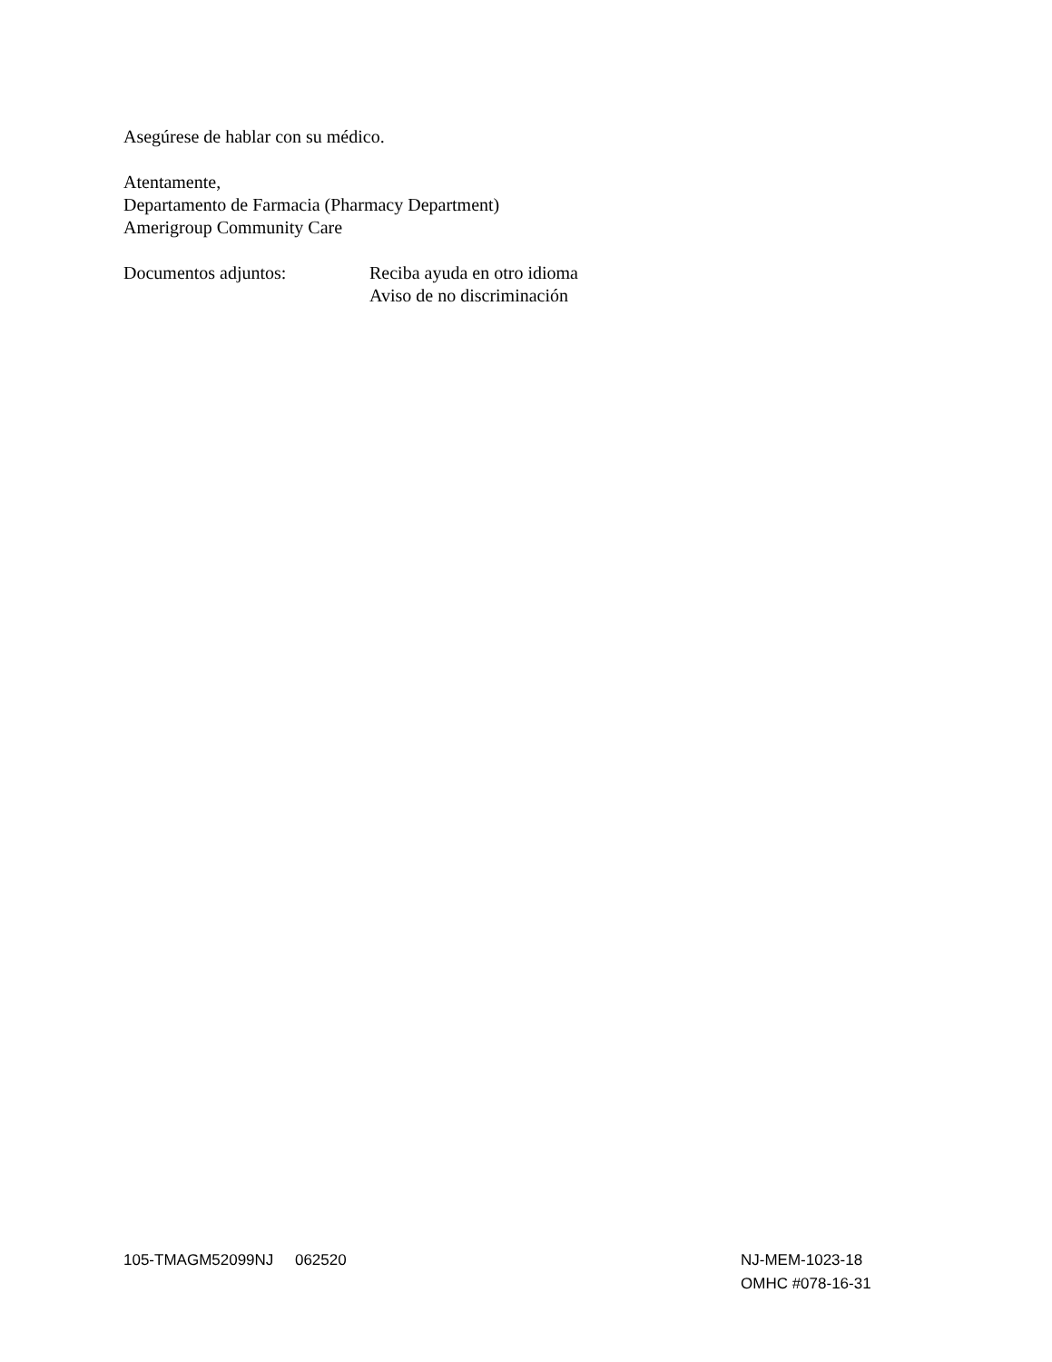Asegúrese de hablar con su médico.
Atentamente,
Departamento de Farmacia (Pharmacy Department)
Amerigroup Community Care
Documentos adjuntos: Reciba ayuda en otro idioma
Aviso de no discriminación
105-TMAGM52099NJ 062520 NJ-MEM-1023-18
OMHC #078-16-31